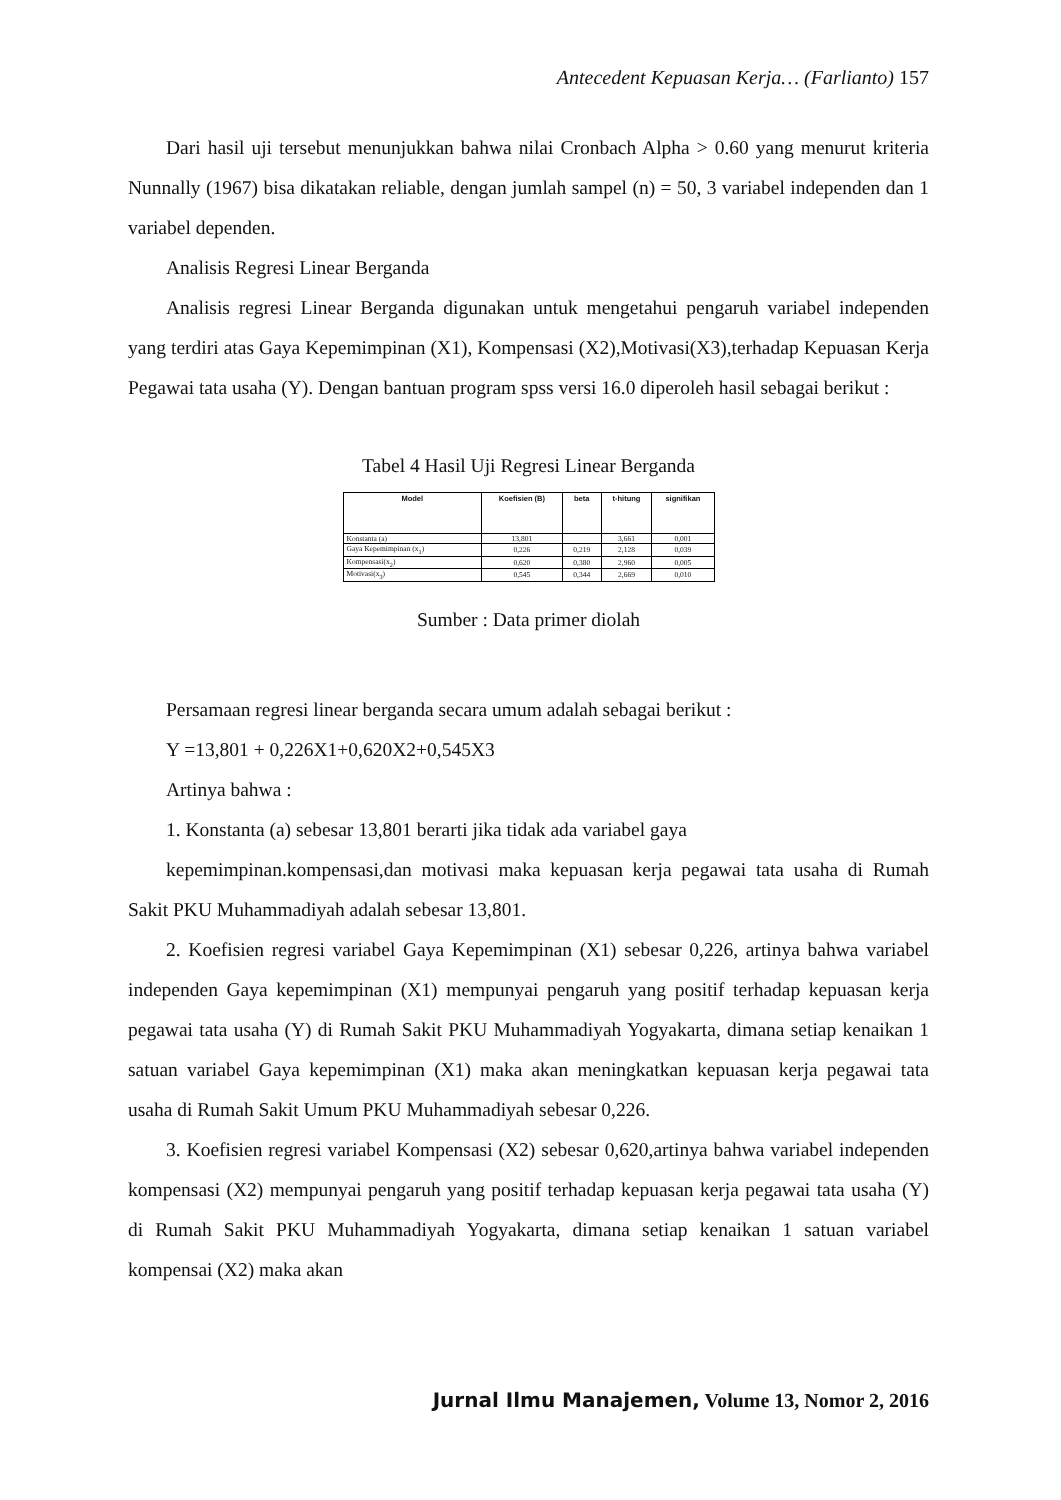Antecedent Kepuasan Kerja… (Farlianto) 157
Dari hasil uji tersebut menunjukkan bahwa nilai Cronbach Alpha > 0.60 yang menurut kriteria Nunnally (1967) bisa dikatakan reliable, dengan jumlah sampel (n) = 50, 3 variabel independen dan 1 variabel dependen.
Analisis Regresi Linear Berganda
Analisis regresi Linear Berganda digunakan untuk mengetahui pengaruh variabel independen yang terdiri atas Gaya Kepemimpinan (X1), Kompensasi (X2),Motivasi(X3),terhadap Kepuasan Kerja Pegawai tata usaha (Y). Dengan bantuan program spss versi 16.0 diperoleh hasil sebagai berikut :
Tabel 4 Hasil Uji Regresi Linear Berganda
| Model | Koefisien (B) | beta | t-hitung | signifikan |
| --- | --- | --- | --- | --- |
| Konstanta (a) | 13,801 | | 3,661 | 0,001 |
| Gaya Kepemimpinan (x<sub>1</sub>) | 0,226 | 0,219 | 2,128 | 0,039 |
| Kompensasi(x<sub>2</sub>) | 0,620 | 0,380 | 2,960 | 0,005 |
| Motivasi(x<sub>3</sub>) | 0,545 | 0,344 | 2,669 | 0,010 |
Sumber : Data primer diolah
Persamaan regresi linear berganda secara umum adalah sebagai berikut :
Y =13,801 + 0,226X1+0,620X2+0,545X3
Artinya bahwa :
1. Konstanta (a) sebesar 13,801 berarti jika tidak ada variabel gaya
kepemimpinan.kompensasi,dan motivasi maka kepuasan kerja pegawai tata usaha di Rumah Sakit PKU Muhammadiyah adalah sebesar 13,801.
2. Koefisien regresi variabel Gaya Kepemimpinan (X1) sebesar 0,226, artinya bahwa variabel independen Gaya kepemimpinan (X1) mempunyai pengaruh yang positif terhadap kepuasan kerja pegawai tata usaha (Y) di Rumah Sakit PKU Muhammadiyah Yogyakarta, dimana setiap kenaikan 1 satuan variabel Gaya kepemimpinan (X1) maka akan meningkatkan kepuasan kerja pegawai tata usaha di Rumah Sakit Umum PKU Muhammadiyah sebesar 0,226.
3. Koefisien regresi variabel Kompensasi (X2) sebesar 0,620,artinya bahwa variabel independen kompensasi (X2) mempunyai pengaruh yang positif terhadap kepuasan kerja pegawai tata usaha (Y) di Rumah Sakit PKU Muhammadiyah Yogyakarta, dimana setiap kenaikan 1 satuan variabel kompensai (X2) maka akan
Jurnal Ilmu Manajemen, Volume 13, Nomor 2, 2016